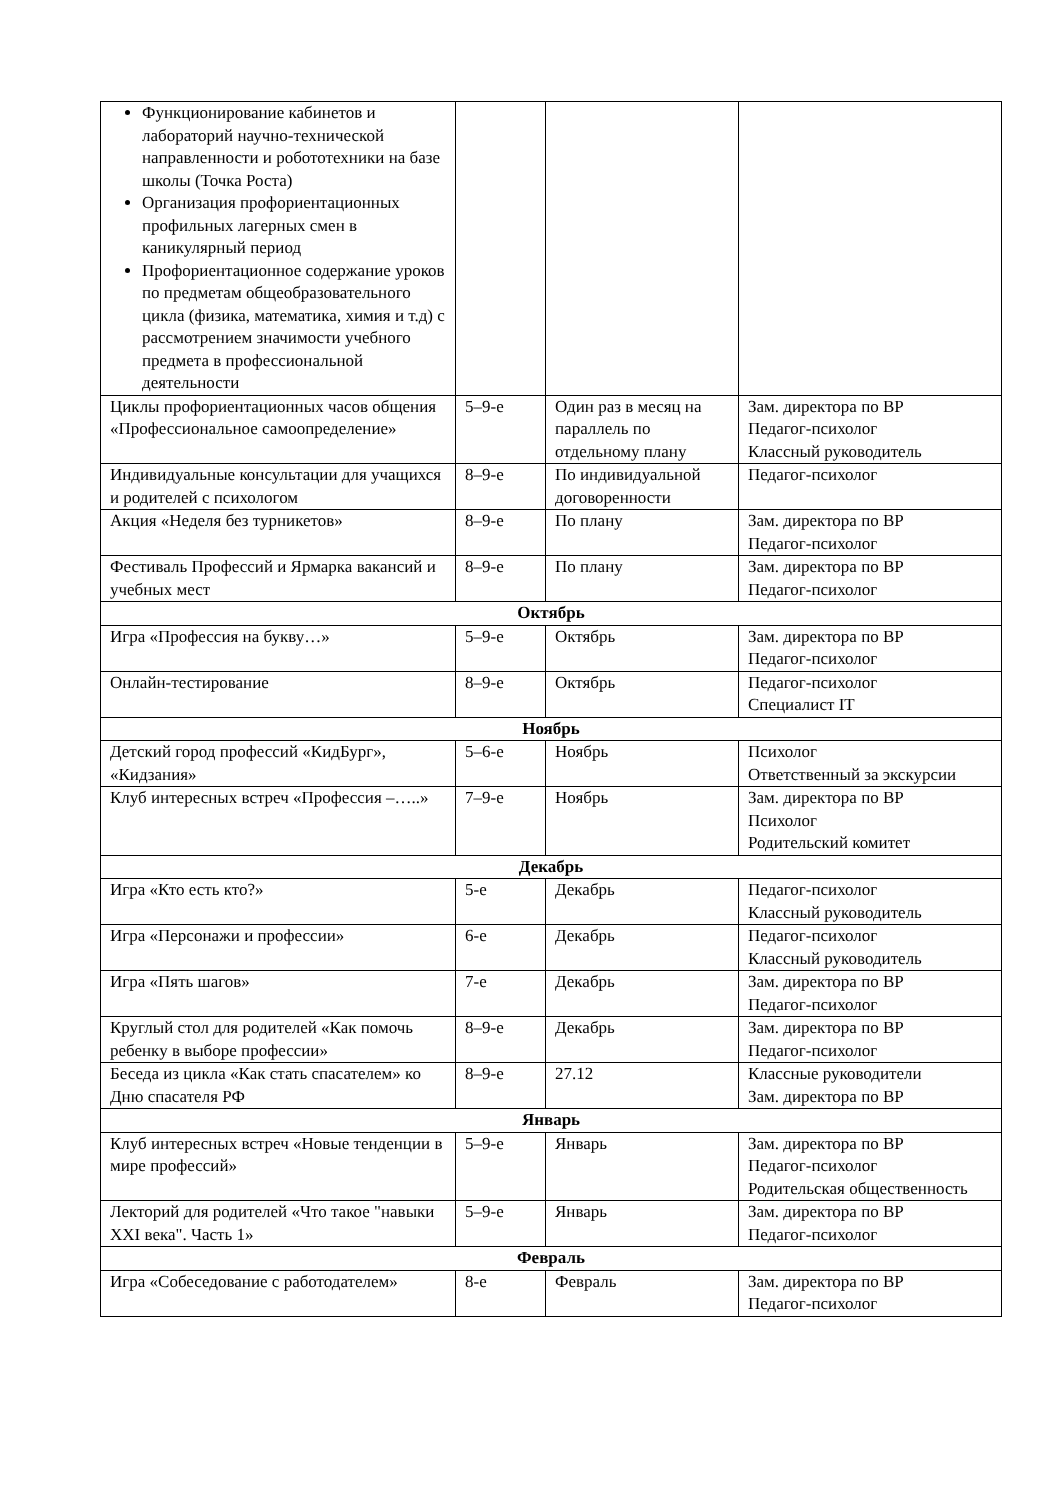| Функционирование кабинетов и лабораторий научно-технической направленности и робототехники на базе школы (Точка Роста) Организация профориентационных профильных лагерных смен в каникулярный период Профориентационное содержание уроков по предметам общеобразовательного цикла (физика, математика, химия и т.д) с рассмотрением значимости учебного предмета в профессиональной деятельности | | | |
| Циклы профориентационных часов общения «Профессиональное самоопределение» | 5–9-е | Один раз в месяц на параллель по отдельному плану | Зам. директора по ВР Педагог-психолог Классный руководитель |
| Индивидуальные консультации для учащихся и родителей с психологом | 8–9-е | По индивидуальной договоренности | Педагог-психолог |
| Акция «Неделя без турникетов» | 8–9-е | По плану | Зам. директора по ВР Педагог-психолог |
| Фестиваль Профессий и Ярмарка вакансий и учебных мест | 8–9-е | По плану | Зам. директора по ВР Педагог-психолог |
| Октябрь | | | |
| Игра «Профессия на букву…» | 5–9-е | Октябрь | Зам. директора по ВР Педагог-психолог |
| Онлайн-тестирование | 8–9-е | Октябрь | Педагог-психолог Специалист IT |
| Ноябрь | | | |
| Детский город профессий «КидБург», «Кидзания» | 5–6-е | Ноябрь | Психолог Ответственный за экскурсии |
| Клуб интересных встреч «Профессия –…..» | 7–9-е | Ноябрь | Зам. директора по ВР Психолог Родительский комитет |
| Декабрь | | | |
| Игра «Кто есть кто?» | 5-е | Декабрь | Педагог-психолог Классный руководитель |
| Игра «Персонажи и профессии» | 6-е | Декабрь | Педагог-психолог Классный руководитель |
| Игра «Пять шагов» | 7-е | Декабрь | Зам. директора по ВР Педагог-психолог |
| Круглый стол для родителей «Как помочь ребенку в выборе профессии» | 8–9-е | Декабрь | Зам. директора по ВР Педагог-психолог |
| Беседа из цикла «Как стать спасателем» ко Дню спасателя РФ | 8–9-е | 27.12 | Классные руководители Зам. директора по ВР |
| Январь | | | |
| Клуб интересных встреч «Новые тенденции в мире профессий» | 5–9-е | Январь | Зам. директора по ВР Педагог-психолог Родительская общественность |
| Лекторий для родителей «Что такое "навыки XXI века". Часть 1» | 5–9-е | Январь | Зам. директора по ВР Педагог-психолог |
| Февраль | | | |
| Игра «Собеседование с работодателем» | 8-е | Февраль | Зам. директора по ВР Педагог-психолог |